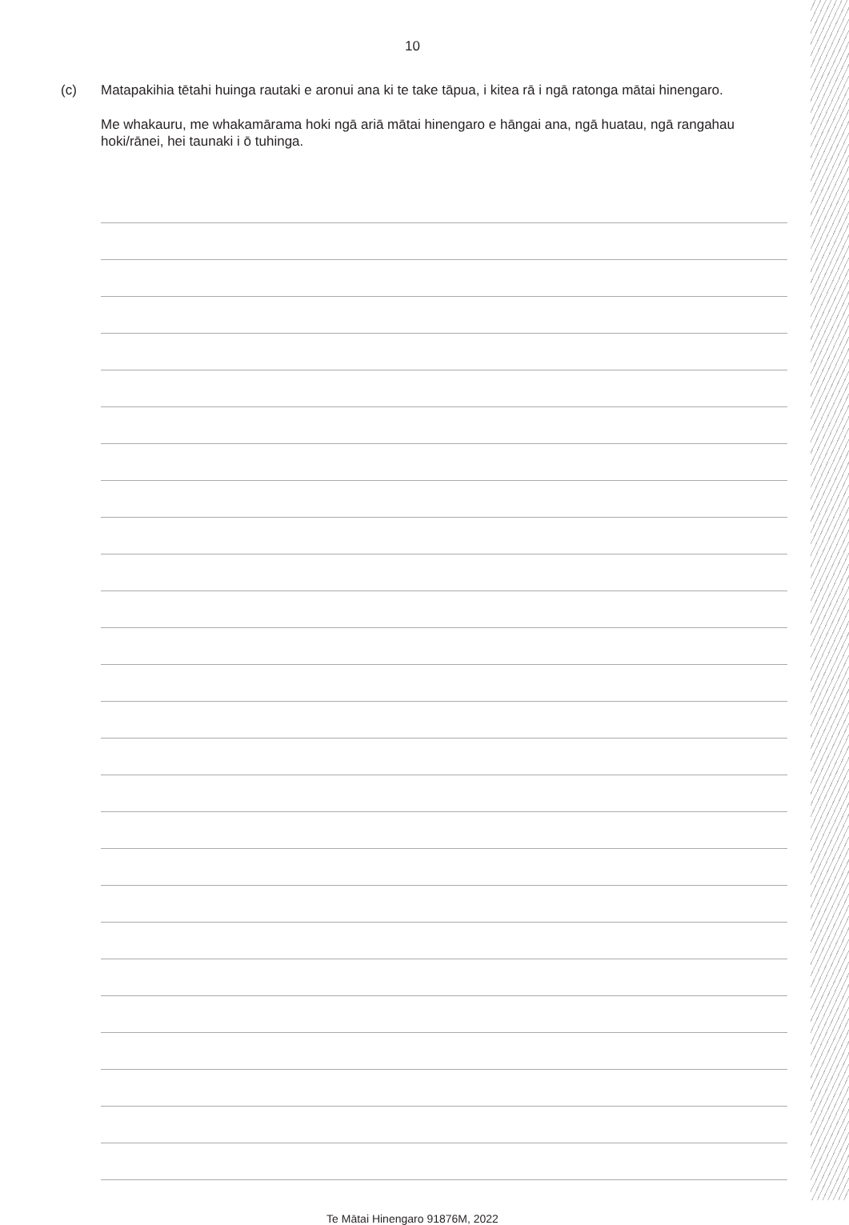10
(c) Matapakihia tētahi huinga rautaki e aronui ana ki te take tāpua, i kitea rā i ngā ratonga mātai hinengaro.
Me whakauru, me whakamārama hoki ngā ariā mātai hinengaro e hāngai ana, ngā huatau, ngā rangahau hoki/rānei, hei taunaki i ō tuhinga.
Te Mātai Hinengaro 91876M, 2022